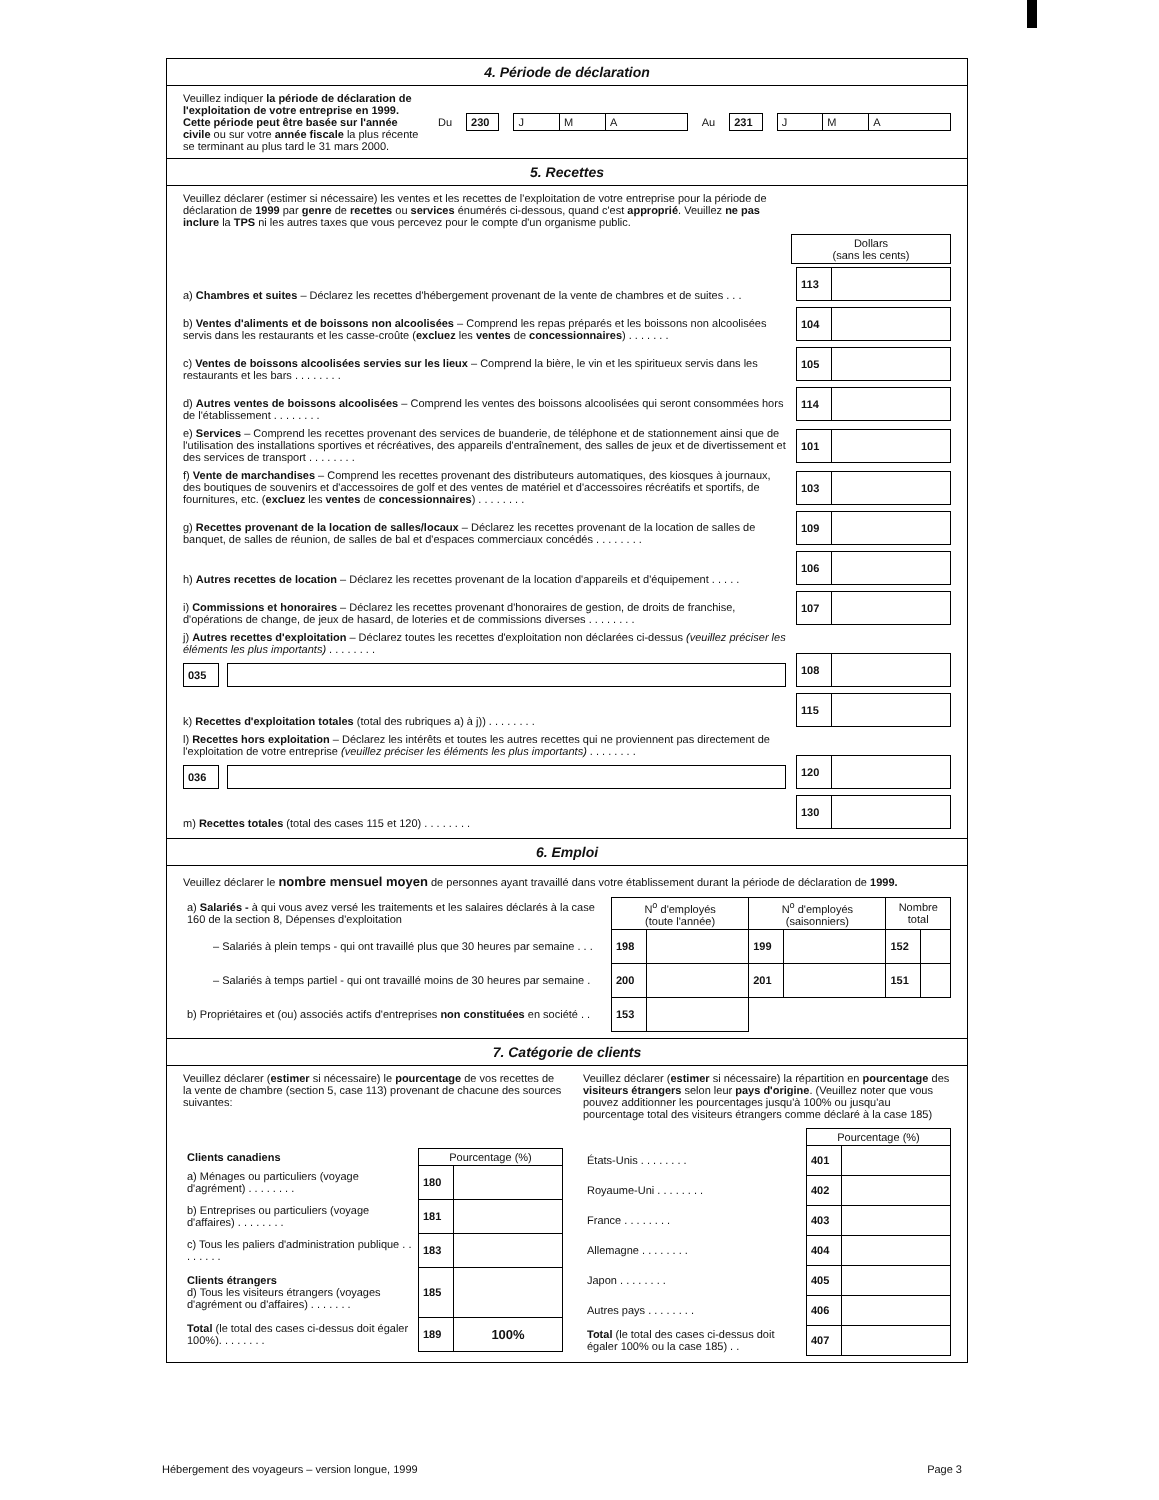4. Période de déclaration
Veuillez indiquer la période de déclaration de l'exploitation de votre entreprise en 1999. Cette période peut être basée sur l'année civile ou sur votre année fiscale la plus récente se terminant au plus tard le 31 mars 2000.
Du
| 230 |
| J | M | A |
Au
| 231 |
| J | M | A |
5. Recettes
Veuillez déclarer (estimer si nécessaire) les ventes et les recettes de l'exploitation de votre entreprise pour la période de déclaration de 1999 par genre de recettes ou services énumérés ci-dessous, quand c'est approprié. Veuillez ne pas inclure la TPS ni les autres taxes que vous percevez pour le compte d'un organisme public.
| Dollars (sans les cents) |
a) Chambres et suites – Déclarez les recettes d'hébergement provenant de la vente de chambres et de suites . . .
| 113 | |
b) Ventes d'aliments et de boissons non alcoolisées – Comprend les repas préparés et les boissons non alcoolisées servis dans les restaurants et les casse-croûte (excluez les ventes de concessionnaires) . . . . . . .
| 104 | |
c) Ventes de boissons alcoolisées servies sur les lieux – Comprend la bière, le vin et les spiritueux servis dans les restaurants et les bars . . . . . . . .
| 105 | |
d) Autres ventes de boissons alcoolisées – Comprend les ventes des boissons alcoolisées qui seront consommées hors de l'établissement . . . . . . . .
| 114 | |
e) Services – Comprend les recettes provenant des services de buanderie, de téléphone et de stationnement ainsi que de l'utilisation des installations sportives et récréatives, des appareils d'entraînement, des salles de jeux et de divertissement et des services de transport . . . . . . . .
| 101 | |
f) Vente de marchandises – Comprend les recettes provenant des distributeurs automatiques, des kiosques à journaux, des boutiques de souvenirs et d'accessoires de golf et des ventes de matériel et d'accessoires récréatifs et sportifs, de fournitures, etc. (excluez les ventes de concessionnaires) . . . . . . . .
| 103 | |
g) Recettes provenant de la location de salles/locaux – Déclarez les recettes provenant de la location de salles de banquet, de salles de réunion, de salles de bal et d'espaces commerciaux concédés . . . . . . . .
| 109 | |
h) Autres recettes de location – Déclarez les recettes provenant de la location d'appareils et d'équipement . . . . .
| 106 | |
i) Commissions et honoraires – Déclarez les recettes provenant d'honoraires de gestion, de droits de franchise, d'opérations de change, de jeux de hasard, de loteries et de commissions diverses . . . . . . . .
| 107 | |
j) Autres recettes d'exploitation – Déclarez toutes les recettes d'exploitation non déclarées ci-dessus (veuillez préciser les éléments les plus importants) . . . . . . . .
| 035 |
| 108 | |
k) Recettes d'exploitation totales (total des rubriques a) à j)) . . . . . . . .
| 115 | |
l) Recettes hors exploitation – Déclarez les intérêts et toutes les autres recettes qui ne proviennent pas directement de l'exploitation de votre entreprise (veuillez préciser les éléments les plus importants) . . . . . . . .
| 036 |
| 120 | |
m) Recettes totales (total des cases 115 et 120) . . . . . . . .
| 130 | |
6. Emploi
Veuillez déclarer le nombre mensuel moyen de personnes ayant travaillé dans votre établissement durant la période de déclaration de 1999.
| a) Salariés - à qui vous avez versé les traitements et les salaires déclarés à la case 160 de la section 8, Dépenses d'exploitation | N<sup>o</sup> d'employés (toute l'année) | | N<sup>o</sup> d'employés (saisonniers) | | Nombre total | |
| – Salariés à plein temps - qui ont travaillé plus que 30 heures par semaine . . . | 198 | | 199 | | 152 | |
| – Salariés à temps partiel - qui ont travaillé moins de 30 heures par semaine . | 200 | | 201 | | 151 | |
| b) Propriétaires et (ou) associés actifs d'entreprises non constituées en société . . | 153 | | | | | |
7. Catégorie de clients
Veuillez déclarer (estimer si nécessaire) le pourcentage de vos recettes de la vente de chambre (section 5, case 113) provenant de chacune des sources suivantes:
| Clients canadiens | Pourcentage (%) | |
| a) Ménages ou particuliers (voyage d'agrément) . . . . . . . . | 180 | |
| b) Entreprises ou particuliers (voyage d'affaires) . . . . . . . . | 181 | |
| c) Tous les paliers d'administration publique . . . . . . . . | 183 | |
| Clients étrangers d) Tous les visiteurs étrangers (voyages d'agrément ou d'affaires) . . . . . . . | 185 | |
| Total (le total des cases ci-dessus doit égaler 100%). . . . . . . . | 189 | 100% |
Veuillez déclarer (estimer si nécessaire) la répartition en pourcentage des visiteurs étrangers selon leur pays d'origine. (Veuillez noter que vous pouvez additionner les pourcentages jusqu'à 100% ou jusqu'au pourcentage total des visiteurs étrangers comme déclaré à la case 185)
| | Pourcentage (%) | |
| États-Unis . . . . . . . . | 401 | |
| Royaume-Uni . . . . . . . . | 402 | |
| France . . . . . . . . | 403 | |
| Allemagne . . . . . . . . | 404 | |
| Japon . . . . . . . . | 405 | |
| Autres pays . . . . . . . . | 406 | |
| Total (le total des cases ci-dessus doit égaler 100% ou la case 185) . . | 407 | |
Hébergement des voyageurs – version longue, 1999 Page 3